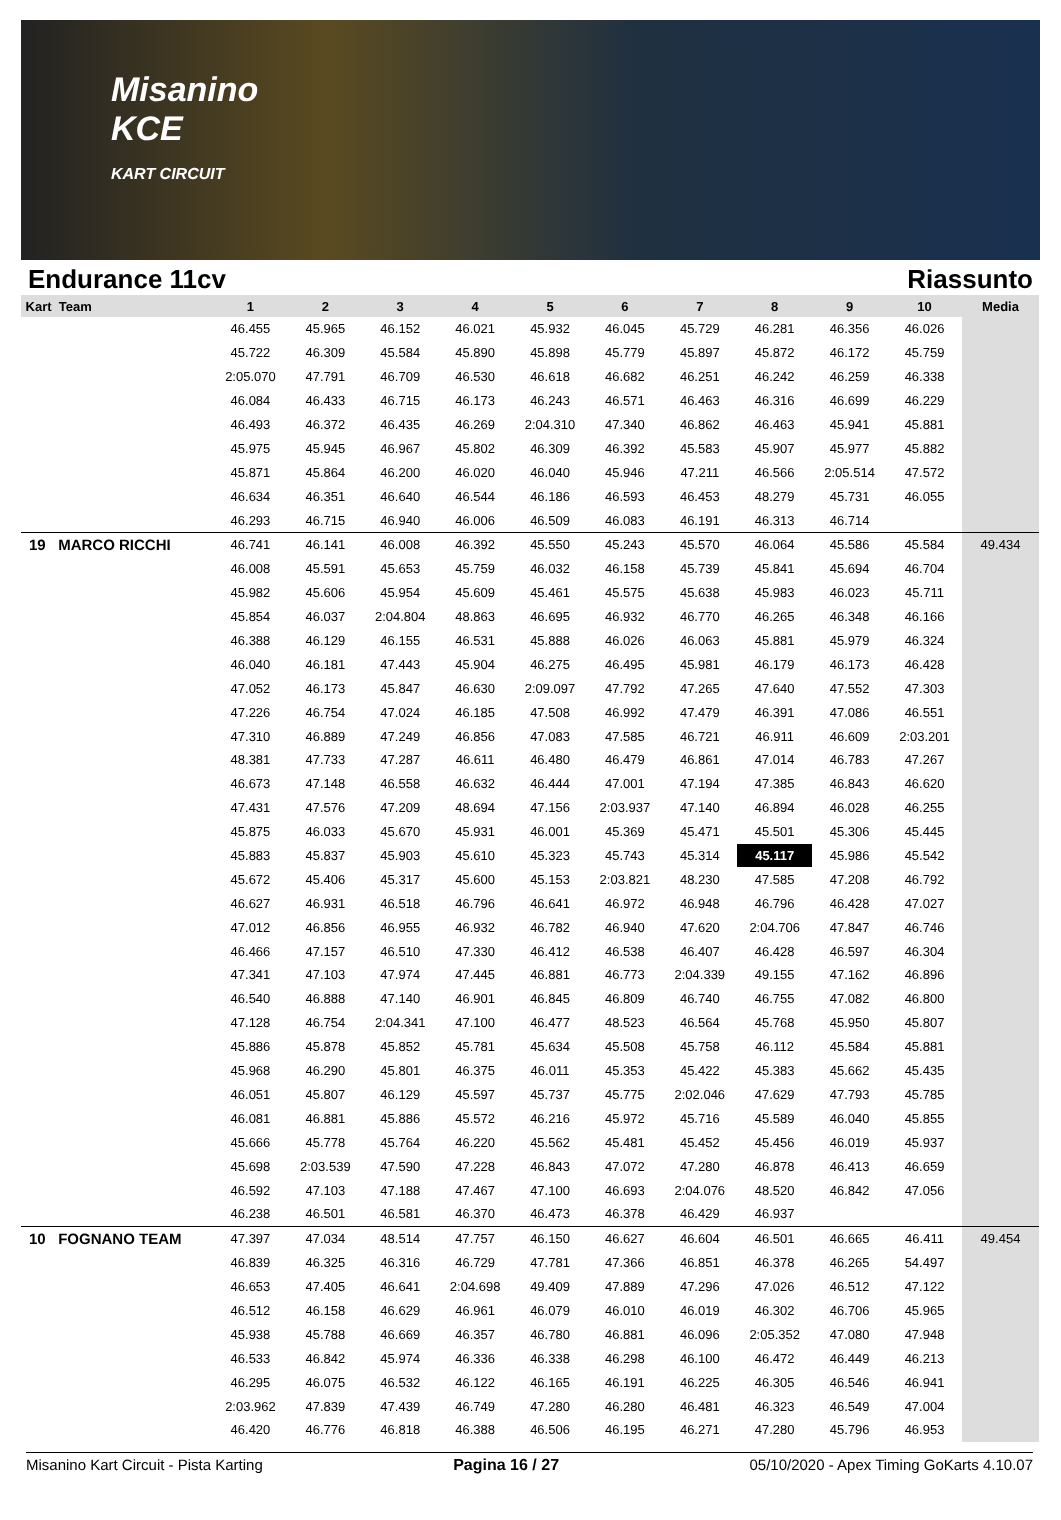Misanino
KCE
KART CIRCUIT
Endurance 11cv Riassunto
| Kart Team | 1 | 2 | 3 | 4 | 5 | 6 | 7 | 8 | 9 | 10 | Media |
| --- | --- | --- | --- | --- | --- | --- | --- | --- | --- | --- | --- |
| | 46.455 | 45.965 | 46.152 | 46.021 | 45.932 | 46.045 | 45.729 | 46.281 | 46.356 | 46.026 | |
| | 45.722 | 46.309 | 45.584 | 45.890 | 45.898 | 45.779 | 45.897 | 45.872 | 46.172 | 45.759 | |
| | 2:05.070 | 47.791 | 46.709 | 46.530 | 46.618 | 46.682 | 46.251 | 46.242 | 46.259 | 46.338 | |
| | 46.084 | 46.433 | 46.715 | 46.173 | 46.243 | 46.571 | 46.463 | 46.316 | 46.699 | 46.229 | |
| | 46.493 | 46.372 | 46.435 | 46.269 | 2:04.310 | 47.340 | 46.862 | 46.463 | 45.941 | 45.881 | |
| | 45.975 | 45.945 | 46.967 | 45.802 | 46.309 | 46.392 | 45.583 | 45.907 | 45.977 | 45.882 | |
| | 45.871 | 45.864 | 46.200 | 46.020 | 46.040 | 45.946 | 47.211 | 46.566 | 2:05.514 | 47.572 | |
| | 46.634 | 46.351 | 46.640 | 46.544 | 46.186 | 46.593 | 46.453 | 48.279 | 45.731 | 46.055 | |
| | 46.293 | 46.715 | 46.940 | 46.006 | 46.509 | 46.083 | 46.191 | 46.313 | 46.714 | | |
| 19 MARCO RICCHI | 46.741 | 46.141 | 46.008 | 46.392 | 45.550 | 45.243 | 45.570 | 46.064 | 45.586 | 45.584 | 49.434 |
| | 46.008 | 45.591 | 45.653 | 45.759 | 46.032 | 46.158 | 45.739 | 45.841 | 45.694 | 46.704 | |
| | 45.982 | 45.606 | 45.954 | 45.609 | 45.461 | 45.575 | 45.638 | 45.983 | 46.023 | 45.711 | |
| | 45.854 | 46.037 | 2:04.804 | 48.863 | 46.695 | 46.932 | 46.770 | 46.265 | 46.348 | 46.166 | |
| | 46.388 | 46.129 | 46.155 | 46.531 | 45.888 | 46.026 | 46.063 | 45.881 | 45.979 | 46.324 | |
| | 46.040 | 46.181 | 47.443 | 45.904 | 46.275 | 46.495 | 45.981 | 46.179 | 46.173 | 46.428 | |
| | 47.052 | 46.173 | 45.847 | 46.630 | 2:09.097 | 47.792 | 47.265 | 47.640 | 47.552 | 47.303 | |
| | 47.226 | 46.754 | 47.024 | 46.185 | 47.508 | 46.992 | 47.479 | 46.391 | 47.086 | 46.551 | |
| | 47.310 | 46.889 | 47.249 | 46.856 | 47.083 | 47.585 | 46.721 | 46.911 | 46.609 | 2:03.201 | |
| | 48.381 | 47.733 | 47.287 | 46.611 | 46.480 | 46.479 | 46.861 | 47.014 | 46.783 | 47.267 | |
| | 46.673 | 47.148 | 46.558 | 46.632 | 46.444 | 47.001 | 47.194 | 47.385 | 46.843 | 46.620 | |
| | 47.431 | 47.576 | 47.209 | 48.694 | 47.156 | 2:03.937 | 47.140 | 46.894 | 46.028 | 46.255 | |
| | 45.875 | 46.033 | 45.670 | 45.931 | 46.001 | 45.369 | 45.471 | 45.501 | 45.306 | 45.445 | |
| | 45.883 | 45.837 | 45.903 | 45.610 | 45.323 | 45.743 | 45.314 | 45.117 | 45.986 | 45.542 | |
| | 45.672 | 45.406 | 45.317 | 45.600 | 45.153 | 2:03.821 | 48.230 | 47.585 | 47.208 | 46.792 | |
| | 46.627 | 46.931 | 46.518 | 46.796 | 46.641 | 46.972 | 46.948 | 46.796 | 46.428 | 47.027 | |
| | 47.012 | 46.856 | 46.955 | 46.932 | 46.782 | 46.940 | 47.620 | 2:04.706 | 47.847 | 46.746 | |
| | 46.466 | 47.157 | 46.510 | 47.330 | 46.412 | 46.538 | 46.407 | 46.428 | 46.597 | 46.304 | |
| | 47.341 | 47.103 | 47.974 | 47.445 | 46.881 | 46.773 | 2:04.339 | 49.155 | 47.162 | 46.896 | |
| | 46.540 | 46.888 | 47.140 | 46.901 | 46.845 | 46.809 | 46.740 | 46.755 | 47.082 | 46.800 | |
| | 47.128 | 46.754 | 2:04.341 | 47.100 | 46.477 | 48.523 | 46.564 | 45.768 | 45.950 | 45.807 | |
| | 45.886 | 45.878 | 45.852 | 45.781 | 45.634 | 45.508 | 45.758 | 46.112 | 45.584 | 45.881 | |
| | 45.968 | 46.290 | 45.801 | 46.375 | 46.011 | 45.353 | 45.422 | 45.383 | 45.662 | 45.435 | |
| | 46.051 | 45.807 | 46.129 | 45.597 | 45.737 | 45.775 | 2:02.046 | 47.629 | 47.793 | 45.785 | |
| | 46.081 | 46.881 | 45.886 | 45.572 | 46.216 | 45.972 | 45.716 | 45.589 | 46.040 | 45.855 | |
| | 45.666 | 45.778 | 45.764 | 46.220 | 45.562 | 45.481 | 45.452 | 45.456 | 46.019 | 45.937 | |
| | 45.698 | 2:03.539 | 47.590 | 47.228 | 46.843 | 47.072 | 47.280 | 46.878 | 46.413 | 46.659 | |
| | 46.592 | 47.103 | 47.188 | 47.467 | 47.100 | 46.693 | 2:04.076 | 48.520 | 46.842 | 47.056 | |
| | 46.238 | 46.501 | 46.581 | 46.370 | 46.473 | 46.378 | 46.429 | 46.937 | | | |
| 10 FOGNANO TEAM | 47.397 | 47.034 | 48.514 | 47.757 | 46.150 | 46.627 | 46.604 | 46.501 | 46.665 | 46.411 | 49.454 |
| | 46.839 | 46.325 | 46.316 | 46.729 | 47.781 | 47.366 | 46.851 | 46.378 | 46.265 | 54.497 | |
| | 46.653 | 47.405 | 46.641 | 2:04.698 | 49.409 | 47.889 | 47.296 | 47.026 | 46.512 | 47.122 | |
| | 46.512 | 46.158 | 46.629 | 46.961 | 46.079 | 46.010 | 46.019 | 46.302 | 46.706 | 45.965 | |
| | 45.938 | 45.788 | 46.669 | 46.357 | 46.780 | 46.881 | 46.096 | 2:05.352 | 47.080 | 47.948 | |
| | 46.533 | 46.842 | 45.974 | 46.336 | 46.338 | 46.298 | 46.100 | 46.472 | 46.449 | 46.213 | |
| | 46.295 | 46.075 | 46.532 | 46.122 | 46.165 | 46.191 | 46.225 | 46.305 | 46.546 | 46.941 | |
| | 2:03.962 | 47.839 | 47.439 | 46.749 | 47.280 | 46.280 | 46.481 | 46.323 | 46.549 | 47.004 | |
| | 46.420 | 46.776 | 46.818 | 46.388 | 46.506 | 46.195 | 46.271 | 47.280 | 45.796 | 46.953 | |
Misanino Kart Circuit - Pista Karting Pagina 16 / 27 05/10/2020 - Apex Timing GoKarts 4.10.07